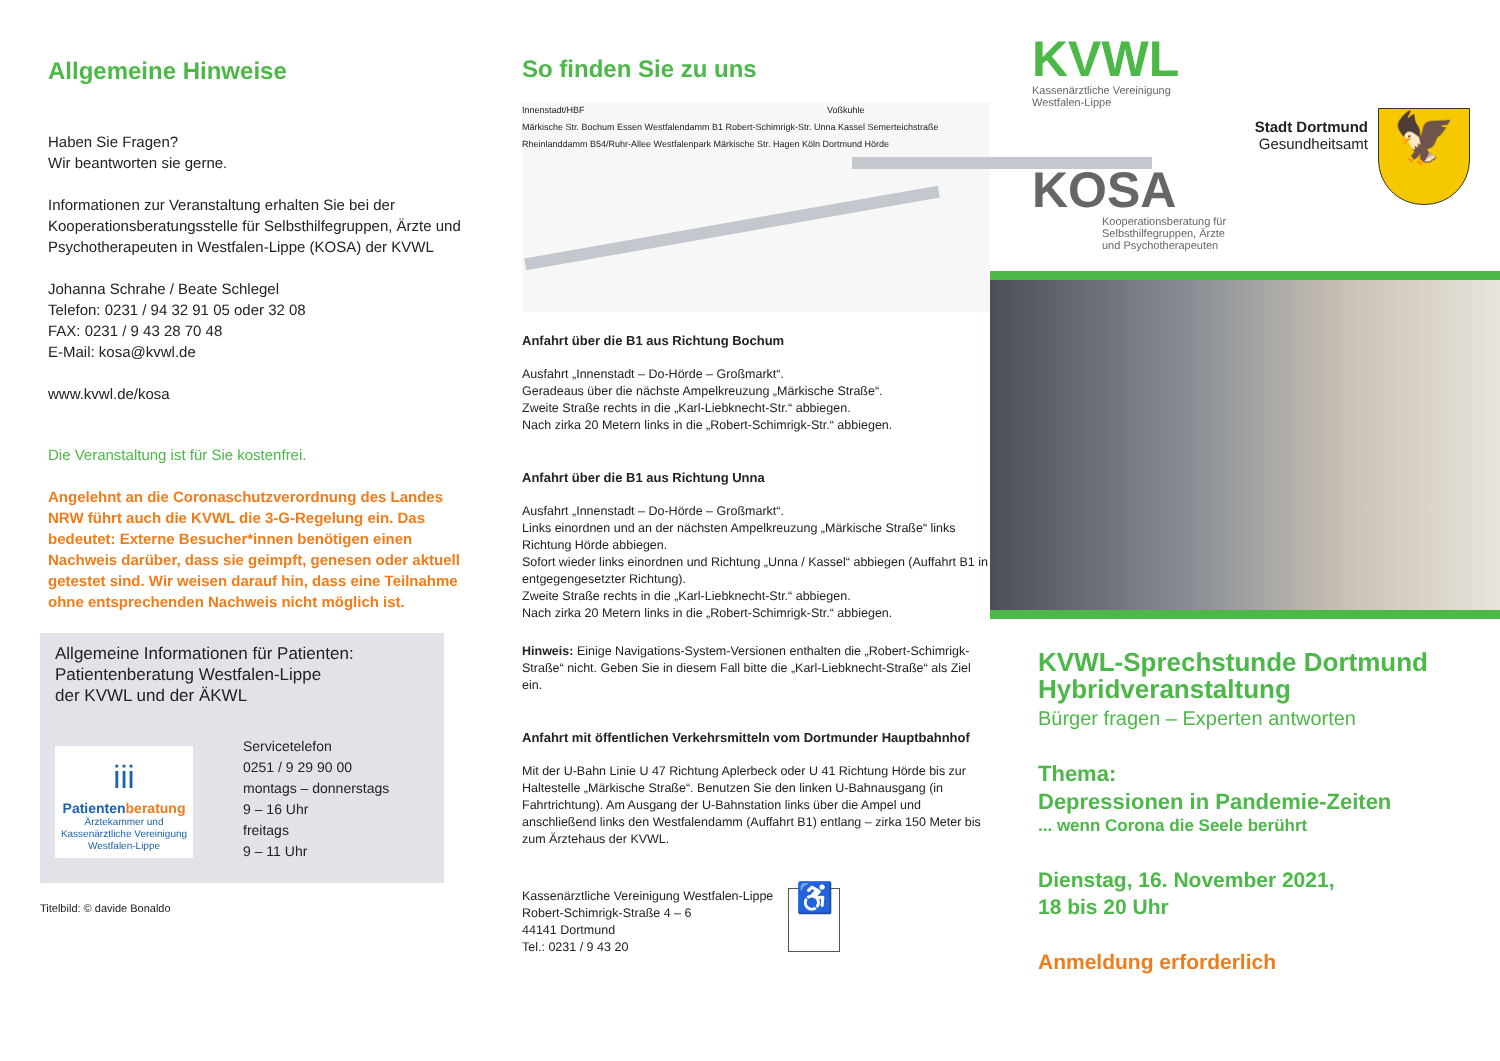Allgemeine Hinweise
Haben Sie Fragen?
Wir beantworten sie gerne.
Informationen zur Veranstaltung erhalten Sie bei der Kooperationsberatungsstelle für Selbsthilfegruppen, Ärzte und Psychotherapeuten in Westfalen-Lippe (KOSA) der KVWL
Johanna Schrahe / Beate Schlegel
Telefon: 0231 / 94 32 91 05 oder 32 08
FAX: 0231 / 9 43 28 70 48
E-Mail: kosa@kvwl.de
www.kvwl.de/kosa
Die Veranstaltung ist für Sie kostenfrei.
Angelehnt an die Coronaschutzverordnung des Landes NRW führt auch die KVWL die 3-G-Regelung ein. Das bedeutet: Externe Besucher*innen benötigen einen Nachweis darüber, dass sie geimpft, genesen oder aktuell getestet sind. Wir weisen darauf hin, dass eine Teilnahme ohne entsprechenden Nachweis nicht möglich ist.
Allgemeine Informationen für Patienten:
Patientenberatung Westfalen-Lippe
der KVWL und der ÄKWL
iii
Patientenberatung
Ärztekammer und Kassenärztliche Vereinigung Westfalen-Lippe
Servicetelefon
0251 / 9 29 90 00
montags – donnerstags
9 – 16 Uhr
freitags
9 – 11 Uhr
Titelbild: © davide Bonaldo
So finden Sie zu uns
Innenstadt/HBF Voßkuhle
Märkische Str. Bochum Essen Westfalendamm B1 Robert-Schimrigk-Str. Unna Kassel Semerteichstraße Rheinlanddamm B54/Ruhr-Allee Westfalenpark Märkische Str. Hagen Köln Dortmund Hörde
Anfahrt über die B1 aus Richtung Bochum
Ausfahrt „Innenstadt – Do-Hörde – Großmarkt“.
Geradeaus über die nächste Ampelkreuzung „Märkische Straße“.
Zweite Straße rechts in die „Karl-Liebknecht-Str.“ abbiegen.
Nach zirka 20 Metern links in die „Robert-Schimrigk-Str.“ abbiegen.
Anfahrt über die B1 aus Richtung Unna
Ausfahrt „Innenstadt – Do-Hörde – Großmarkt“.
Links einordnen und an der nächsten Ampelkreuzung „Märkische Straße“ links Richtung Hörde abbiegen.
Sofort wieder links einordnen und Richtung „Unna / Kassel“ abbiegen (Auffahrt B1 in entgegengesetzter Richtung).
Zweite Straße rechts in die „Karl-Liebknecht-Str.“ abbiegen.
Nach zirka 20 Metern links in die „Robert-Schimrigk-Str.“ abbiegen.
Hinweis: Einige Navigations-System-Versionen enthalten die „Robert-Schimrigk-Straße“ nicht. Geben Sie in diesem Fall bitte die „Karl-Liebknecht-Straße“ als Ziel ein.
Anfahrt mit öffentlichen Verkehrsmitteln vom Dortmunder Hauptbahnhof
Mit der U-Bahn Linie U 47 Richtung Aplerbeck oder U 41 Richtung Hörde bis zur Haltestelle „Märkische Straße“. Benutzen Sie den linken U-Bahnausgang (in Fahrtrichtung). Am Ausgang der U-Bahnstation links über die Ampel und anschließend links den Westfalendamm (Auffahrt B1) entlang – zirka 150 Meter bis zum Ärztehaus der KVWL.
Kassenärztliche Vereinigung Westfalen-Lippe
Robert-Schimrigk-Straße 4 – 6
44141 Dortmund
Tel.: 0231 / 9 43 20
♿
KVWL
Kassenärztliche Vereinigung
Westfalen-Lippe
Stadt Dortmund
Gesundheitsamt
🦅
KOSA
Kooperationsberatung für
Selbsthilfegruppen, Ärzte
und Psychotherapeuten
KVWL-Sprechstunde Dortmund
Hybridveranstaltung
Bürger fragen – Experten antworten
Thema:
Depressionen in Pandemie-Zeiten
... wenn Corona die Seele berührt
Dienstag, 16. November 2021,
18 bis 20 Uhr
Anmeldung erforderlich